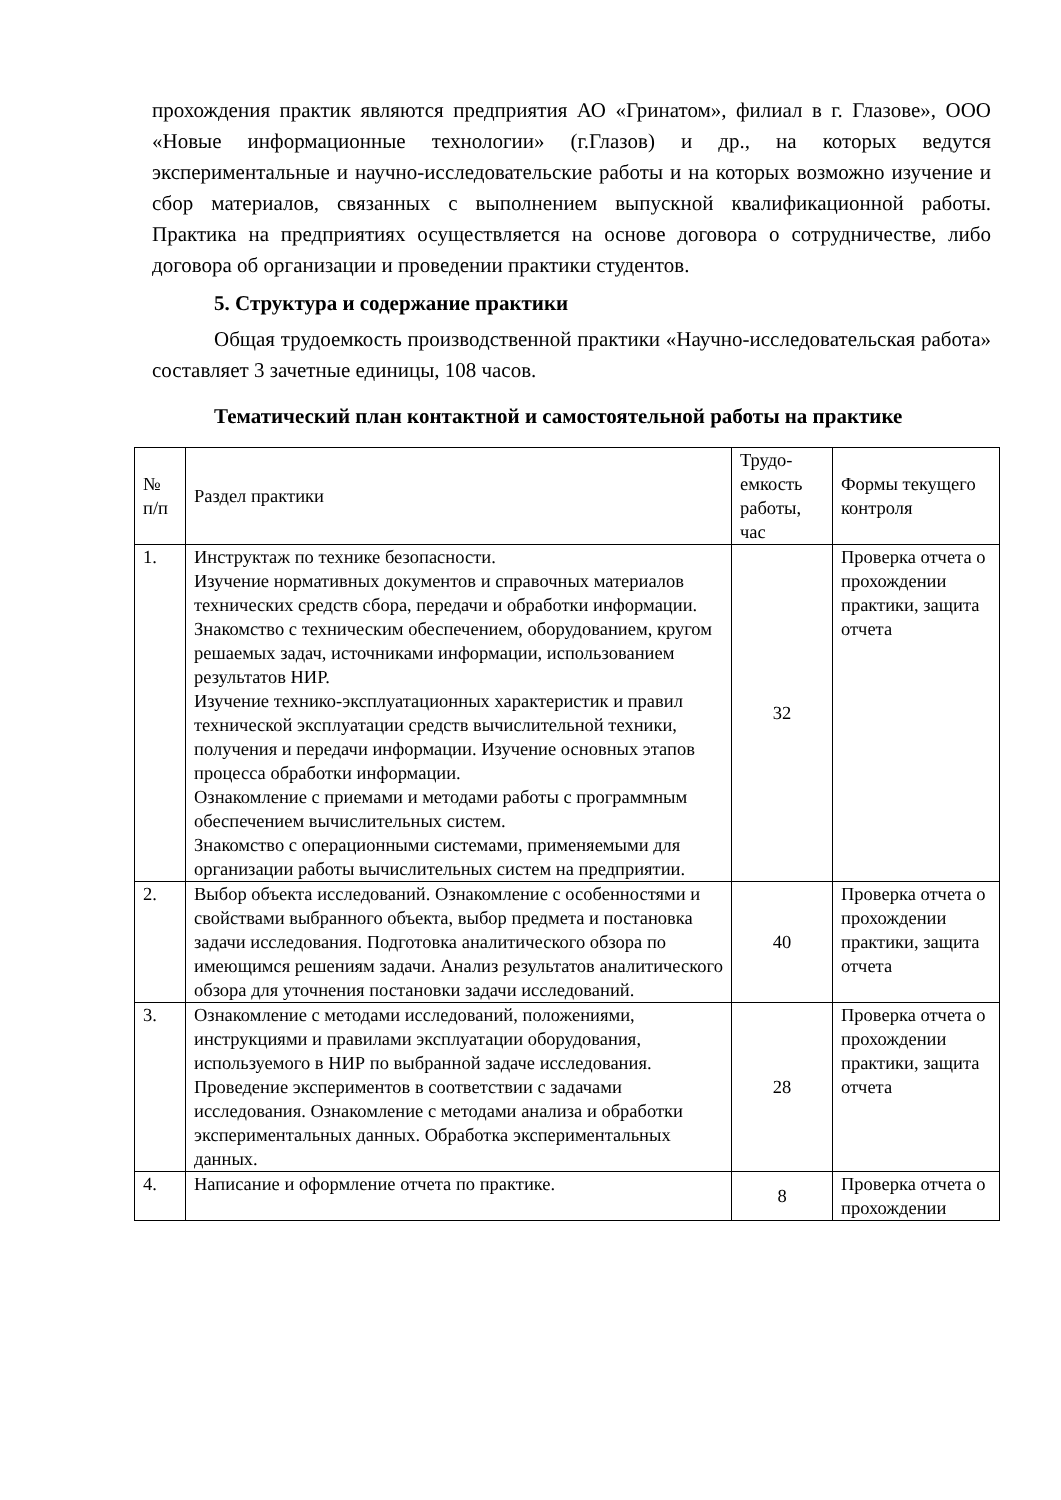прохождения практик являются предприятия АО «Гринатом», филиал в г. Глазове», ООО «Новые информационные технологии» (г.Глазов) и др., на которых ведутся экспериментальные и научно-исследовательские работы и на которых возможно изучение и сбор материалов, связанных с выполнением выпускной квалификационной работы. Практика на предприятиях осуществляется на основе договора о сотрудничестве, либо договора об организации и проведении практики студентов.
5. Структура и содержание практики
Общая трудоемкость производственной практики «Научно-исследовательская работа» составляет 3 зачетные единицы, 108 часов.
Тематический план контактной и самостоятельной работы на практике
| № п/п | Раздел практики | Трудо-емкость работы, час | Формы текущего контроля |
| 1. | Инструктаж по технике безопасности. Изучение нормативных документов и справочных материалов технических средств сбора, передачи и обработки информации. Знакомство с техническим обеспечением, оборудованием, кругом решаемых задач, источниками информации, использованием результатов НИР. Изучение технико-эксплуатационных характеристик и правил технической эксплуатации средств вычислительной техники, получения и передачи информации. Изучение основных этапов процесса обработки информации. Ознакомление с приемами и методами работы с программным обеспечением вычислительных систем. Знакомство с операционными системами, применяемыми для организации работы вычислительных систем на предприятии. | 32 | Проверка отчета о прохождении практики, защита отчета |
| 2. | Выбор объекта исследований. Ознакомление с особенностями и свойствами выбранного объекта, выбор предмета и постановка задачи исследования. Подготовка аналитического обзора по имеющимся решениям задачи. Анализ результатов аналитического обзора для уточнения постановки задачи исследований. | 40 | Проверка отчета о прохождении практики, защита отчета |
| 3. | Ознакомление с методами исследований, положениями, инструкциями и правилами эксплуатации оборудования, используемого в НИР по выбранной задаче исследования. Проведение экспериментов в соответствии с задачами исследования. Ознакомление с методами анализа и обработки экспериментальных данных. Обработка экспериментальных данных. | 28 | Проверка отчета о прохождении практики, защита отчета |
| 4. | Написание и оформление отчета по практике. | 8 | Проверка отчета о прохождении |